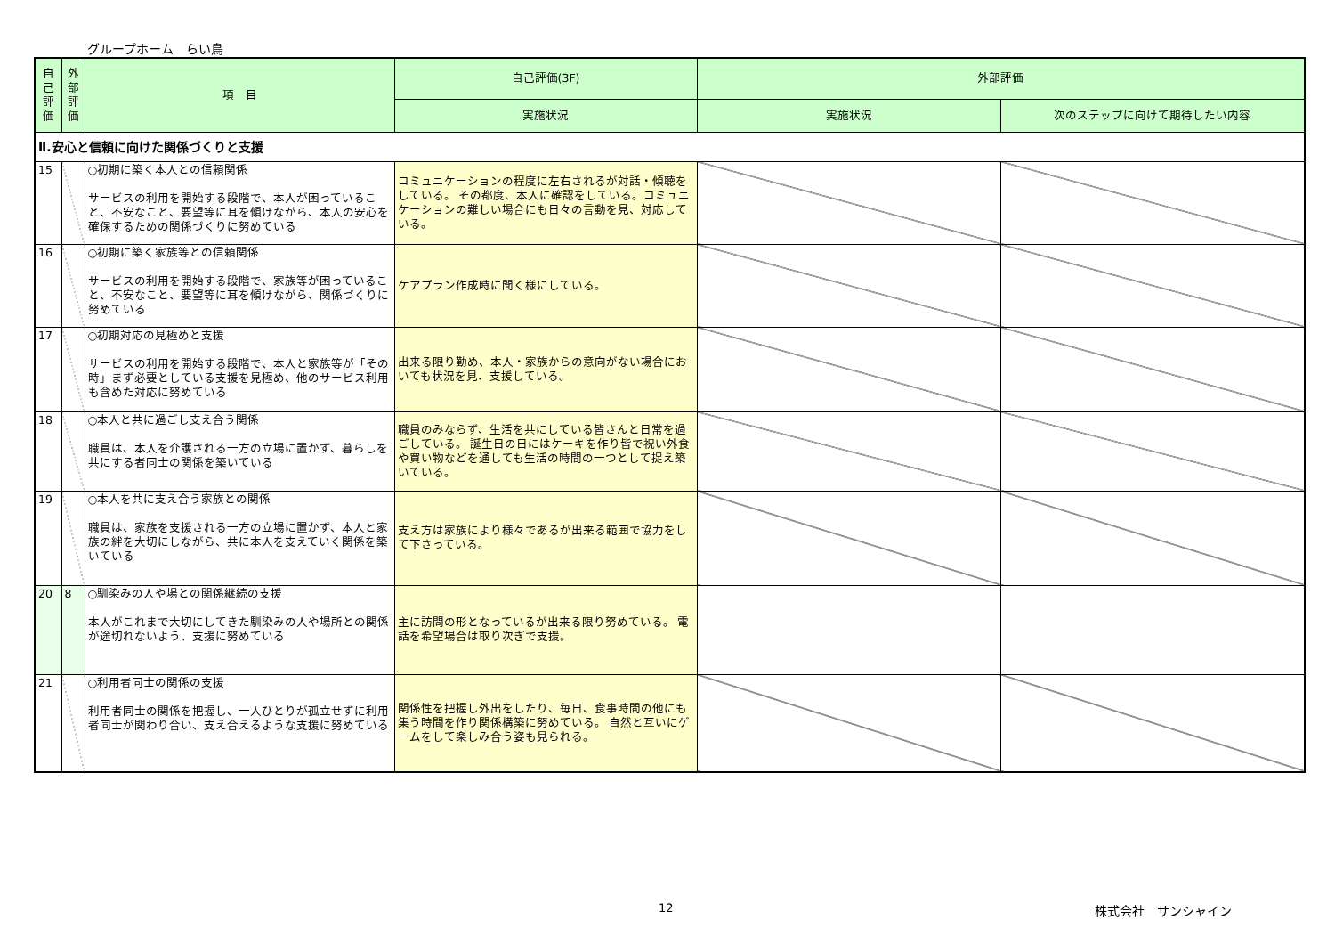グループホーム　らい鳥
| 自己評価 | 外部評価 | 項 目 | 自己評価(3F) | 外部評価 | |
| --- | --- | --- | --- | --- | --- |
| | | | 実施状況 | 実施状況 | 次のステップに向けて期待したい内容 |
| Ⅱ.安心と信頼に向けた関係づくりと支援 | | | | | |
| 15 | | ○初期に築く本人との信頼関係 サービスの利用を開始する段階で、本人が困っていること、不安なこと、要望等に耳を傾けながら、本人の安心を確保するための関係づくりに努めている | コミュニケーションの程度に左右されるが対話・傾聴をしている。 その都度、本人に確認をしている。コミュニケーションの難しい場合にも日々の言動を見、対応している。 | | |
| 16 | | ○初期に築く家族等との信頼関係 サービスの利用を開始する段階で、家族等が困っていること、不安なこと、要望等に耳を傾けながら、関係づくりに努めている | ケアプラン作成時に聞く様にしている。 | | |
| 17 | | ○初期対応の見極めと支援 サービスの利用を開始する段階で、本人と家族等が「その時」まず必要としている支援を見極め、他のサービス利用も含めた対応に努めている | 出来る限り勤め、本人・家族からの意向がない場合においても状況を見、支援している。 | | |
| 18 | | ○本人と共に過ごし支え合う関係 職員は、本人を介護される一方の立場に置かず、暮らしを共にする者同士の関係を築いている | 職員のみならず、生活を共にしている皆さんと日常を過ごしている。 誕生日の日にはケーキを作り皆で祝い外食や買い物などを通しても生活の時間の一つとして捉え築いている。 | | |
| 19 | | ○本人を共に支え合う家族との関係 職員は、家族を支援される一方の立場に置かず、本人と家族の絆を大切にしながら、共に本人を支えていく関係を築いている | 支え方は家族により様々であるが出来る範囲で協力をして下さっている。 | | |
| 20 | 8 | ○馴染みの人や場との関係継続の支援 本人がこれまで大切にしてきた馴染みの人や場所との関係が途切れないよう、支援に努めている | 主に訪問の形となっているが出来る限り努めている。 電話を希望場合は取り次ぎで支援。 | | |
| 21 | | ○利用者同士の関係の支援 利用者同士の関係を把握し、一人ひとりが孤立せずに利用者同士が関わり合い、支え合えるような支援に努めている | 関係性を把握し外出をしたり、毎日、食事時間の他にも集う時間を作り関係構築に努めている。 自然と互いにゲームをして楽しみ合う姿も見られる。 | | |
12 株式会社　サンシャイン